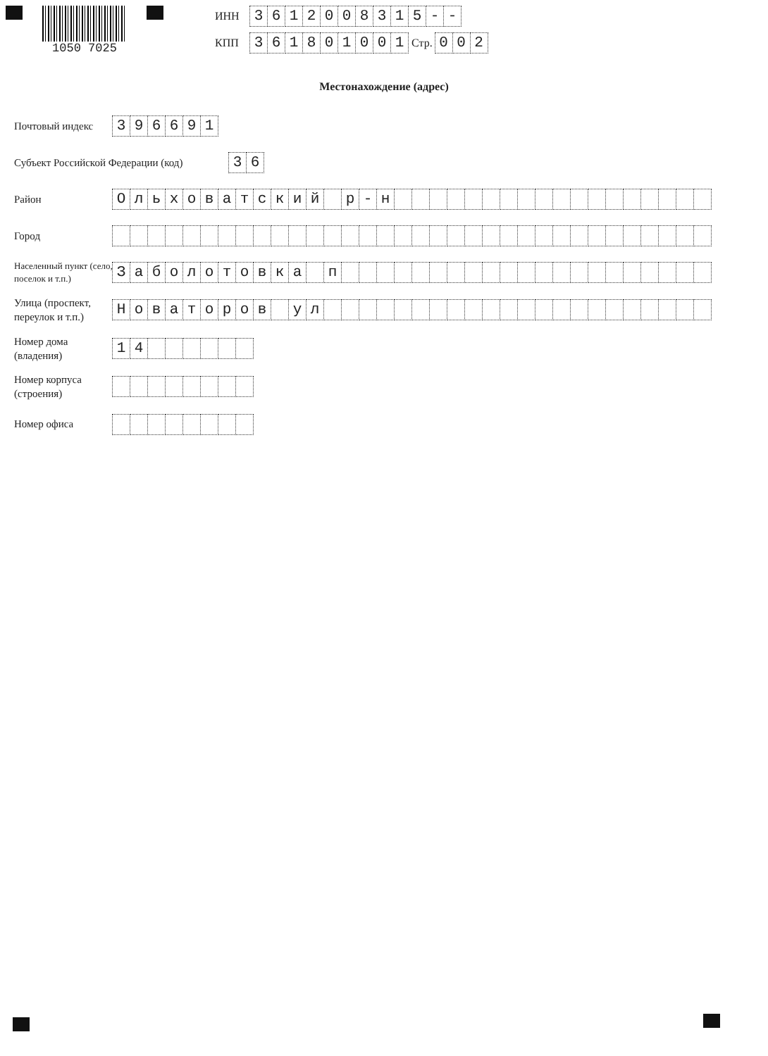1050 7025
ИНН
3612008315 - -
КПП
361801001
Стр.
002
Местонахождение (адрес)
Почтовый индекс
396691
Субъект Российской Федерации (код)
36
Район
Ольховатский р - н
Город
Населенный пункт (село, поселок и т.п.)
Заболотовка п
Улица (проспект, переулок и т.п.)
Новаторов ул
Номер дома (владения)
14
Номер корпуса (строения)
Номер офиса